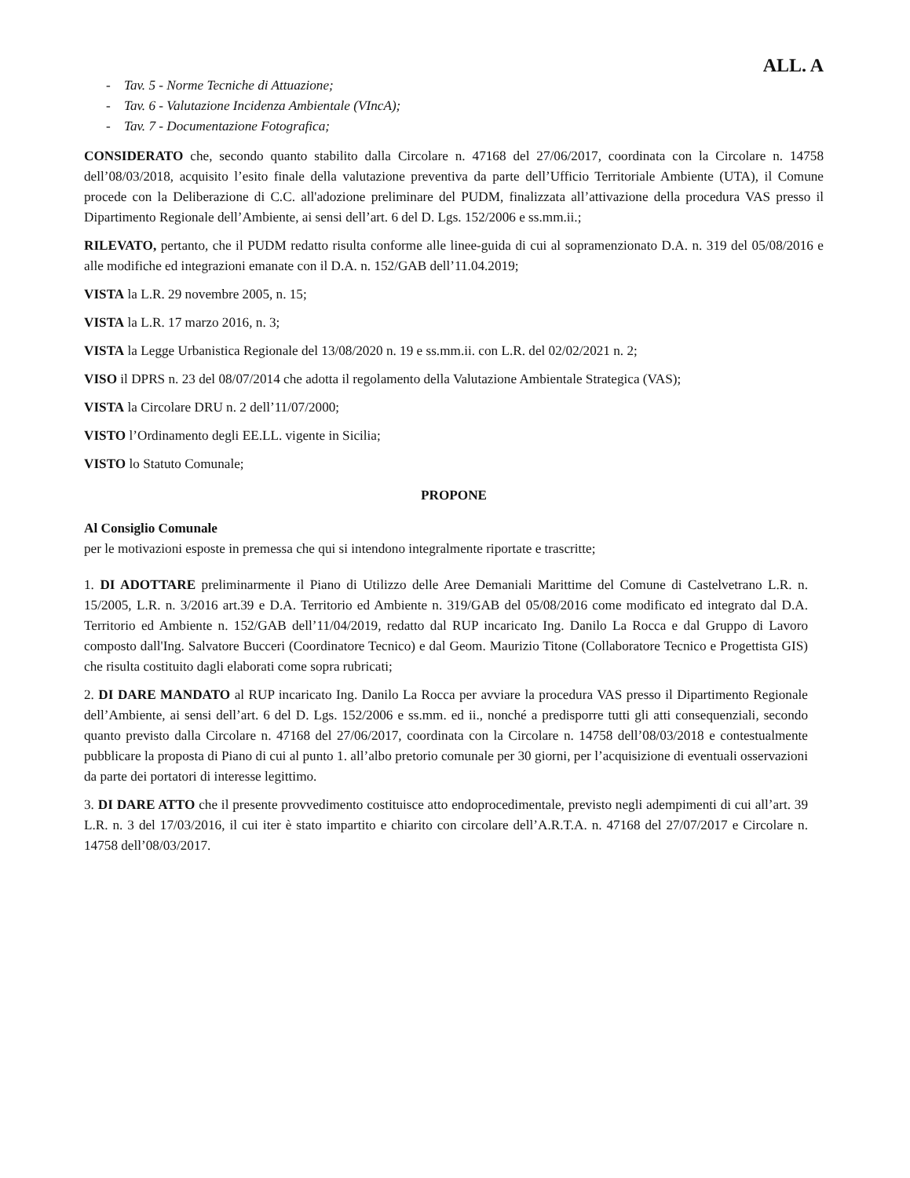ALL. A
- Tav. 5 - Norme Tecniche di Attuazione;
- Tav. 6 - Valutazione Incidenza Ambientale (VIncA);
- Tav. 7 - Documentazione Fotografica;
CONSIDERATO che, secondo quanto stabilito dalla Circolare n. 47168 del 27/06/2017, coordinata con la Circolare n. 14758 dell’08/03/2018, acquisito l’esito finale della valutazione preventiva da parte dell’Ufficio Territoriale Ambiente (UTA), il Comune procede con la Deliberazione di C.C. all'adozione preliminare del PUDM, finalizzata all’attivazione della procedura VAS presso il Dipartimento Regionale dell’Ambiente, ai sensi dell’art. 6 del D. Lgs. 152/2006 e ss.mm.ii.;
RILEVATO, pertanto, che il PUDM redatto risulta conforme alle linee-guida di cui al sopramenzionato D.A. n. 319 del 05/08/2016 e alle modifiche ed integrazioni emanate con il D.A. n. 152/GAB dell’11.04.2019;
VISTA la L.R. 29 novembre 2005, n. 15;
VISTA la L.R. 17 marzo 2016, n. 3;
VISTA la Legge Urbanistica Regionale del 13/08/2020 n. 19 e ss.mm.ii. con L.R. del 02/02/2021 n. 2;
VISO il DPRS n. 23 del 08/07/2014 che adotta il regolamento della Valutazione Ambientale Strategica (VAS);
VISTA la Circolare DRU n. 2 dell’11/07/2000;
VISTO l’Ordinamento degli EE.LL. vigente in Sicilia;
VISTO lo Statuto Comunale;
PROPONE
Al Consiglio Comunale
per le motivazioni esposte in premessa che qui si intendono integralmente riportate e trascritte;
1. DI ADOTTARE preliminarmente il Piano di Utilizzo delle Aree Demaniali Marittime del Comune di Castelvetrano L.R. n. 15/2005, L.R. n. 3/2016 art.39 e D.A. Territorio ed Ambiente n. 319/GAB del 05/08/2016 come modificato ed integrato dal D.A. Territorio ed Ambiente n. 152/GAB dell’11/04/2019, redatto dal RUP incaricato Ing. Danilo La Rocca e dal Gruppo di Lavoro composto dall'Ing. Salvatore Bucceri (Coordinatore Tecnico) e dal Geom. Maurizio Titone (Collaboratore Tecnico e Progettista GIS) che risulta costituito dagli elaborati come sopra rubricati;
2. DI DARE MANDATO al RUP incaricato Ing. Danilo La Rocca per avviare la procedura VAS presso il Dipartimento Regionale dell’Ambiente, ai sensi dell’art. 6 del D. Lgs. 152/2006 e ss.mm. ed ii., nonché a predisporre tutti gli atti consequenziali, secondo quanto previsto dalla Circolare n. 47168 del 27/06/2017, coordinata con la Circolare n. 14758 dell’08/03/2018 e contestualmente pubblicare la proposta di Piano di cui al punto 1. all’albo pretorio comunale per 30 giorni, per l’acquisizione di eventuali osservazioni da parte dei portatori di interesse legittimo.
3. DI DARE ATTO che il presente provvedimento costituisce atto endoprocedimentale, previsto negli adempimenti di cui all’art. 39 L.R. n. 3 del 17/03/2016, il cui iter è stato impartito e chiarito con circolare dell’A.R.T.A. n. 47168 del 27/07/2017 e Circolare n. 14758 dell’08/03/2017.